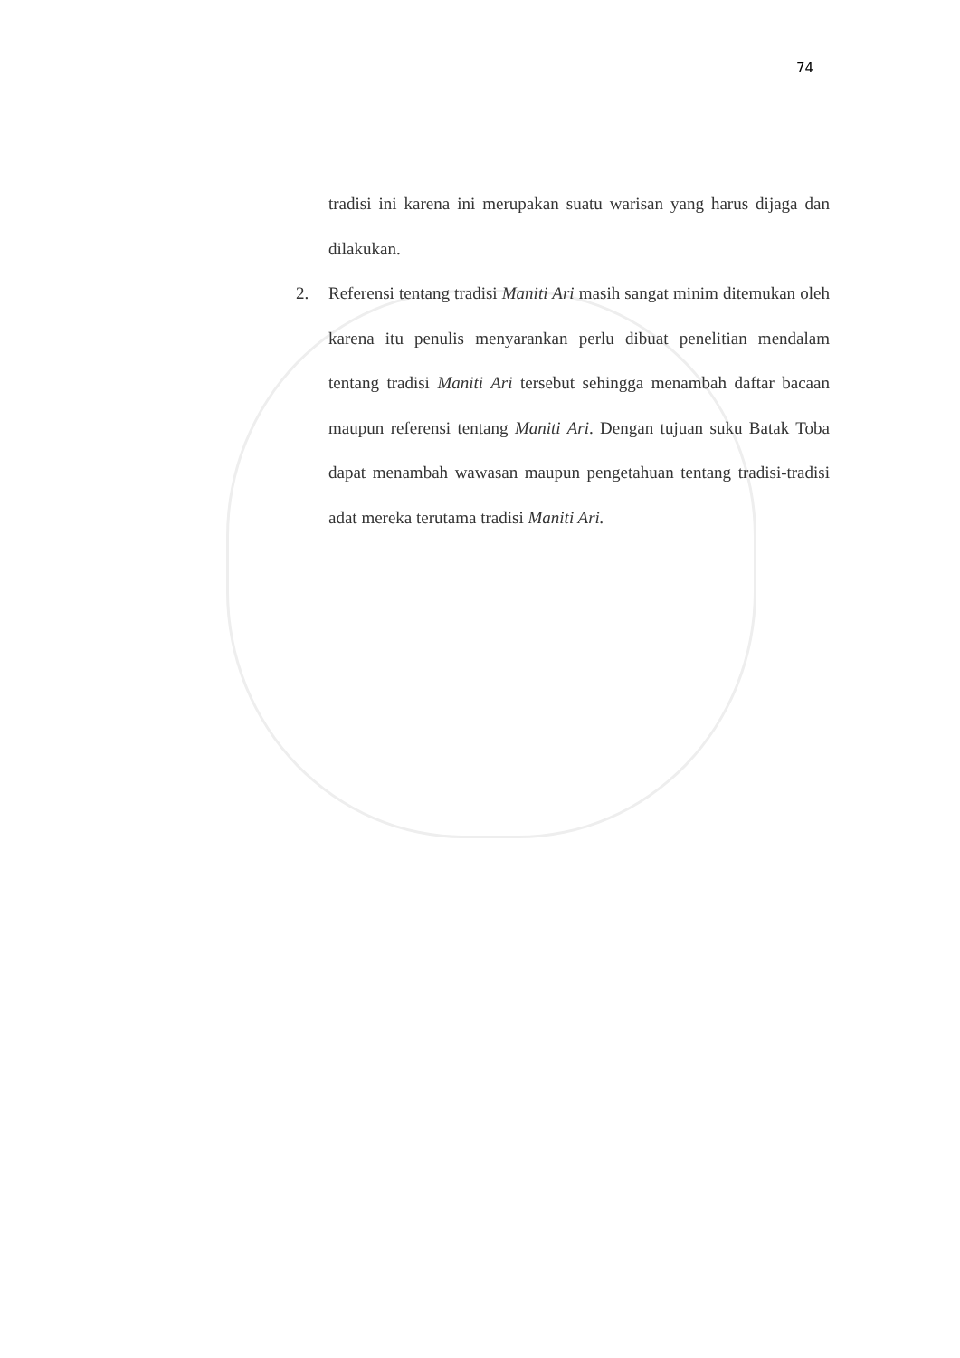74
tradisi ini karena ini merupakan suatu warisan yang harus dijaga dan dilakukan.
2. Referensi tentang tradisi Maniti Ari masih sangat minim ditemukan oleh karena itu penulis menyarankan perlu dibuat penelitian mendalam tentang tradisi Maniti Ari tersebut sehingga menambah daftar bacaan maupun referensi tentang Maniti Ari. Dengan tujuan suku Batak Toba dapat menambah wawasan maupun pengetahuan tentang tradisi-tradisi adat mereka terutama tradisi Maniti Ari.